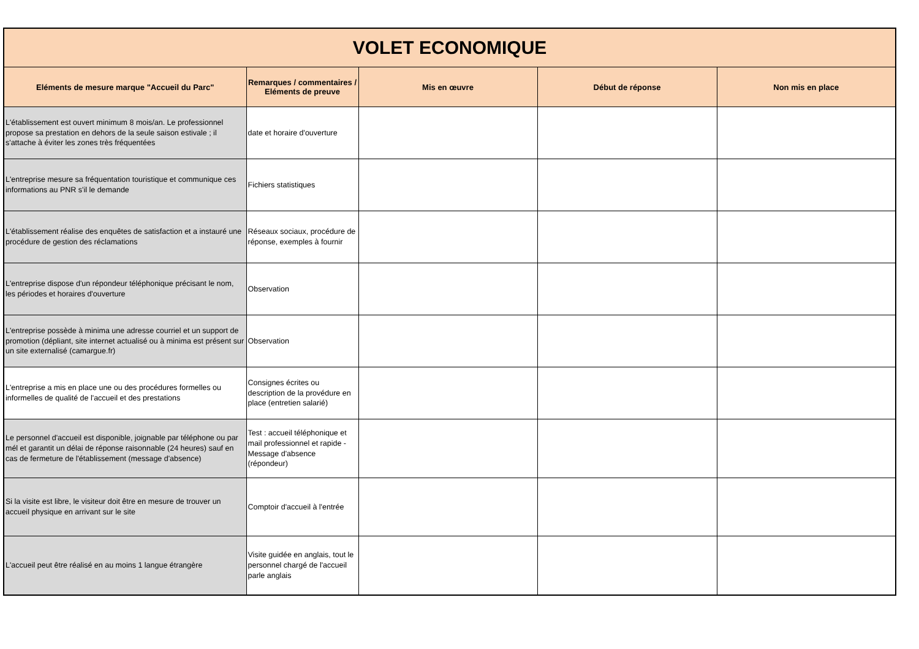| VOLET ECONOMIQUE | | | | |
| Eléments de mesure marque "Accueil du Parc" | Remarques / commentaires / Eléments de preuve | Mis en œuvre | Début de réponse | Non mis en place |
| L'établissement est ouvert minimum 8 mois/an. Le professionnel propose sa prestation en dehors de la seule saison estivale ; il s'attache à éviter les zones très fréquentées | date et horaire d'ouverture | | | |
| L'entreprise mesure sa fréquentation touristique et communique ces informations au PNR s'il le demande | Fichiers statistiques | | | |
| L'établissement réalise des enquêtes de satisfaction et a instauré une procédure de gestion des réclamations | Réseaux sociaux, procédure de réponse, exemples à fournir | | | |
| L'entreprise dispose d'un répondeur téléphonique précisant le nom, les périodes et horaires d'ouverture | Observation | | | |
| L'entreprise possède à minima une adresse courriel et un support de promotion (dépliant, site internet actualisé ou à minima est présent sur un site externalisé (camargue.fr) | Observation | | | |
| L'entreprise a mis en place une ou des procédures formelles ou informelles de qualité de l'accueil et des prestations | Consignes écrites ou description de la provédure en place (entretien salarié) | | | |
| Le personnel d'accueil est disponible, joignable par téléphone ou par mél et garantit un délai de réponse raisonnable (24 heures) sauf en cas de fermeture de l'établissement (message d'absence) | Test : accueil téléphonique et mail professionnel et rapide - Message d'absence (répondeur) | | | |
| Si la visite est libre, le visiteur doit être en mesure de trouver un accueil physique en arrivant sur le site | Comptoir d'accueil à l'entrée | | | |
| L'accueil peut être réalisé en au moins 1 langue étrangère | Visite guidée en anglais, tout le personnel chargé de l'accueil parle anglais | | | |